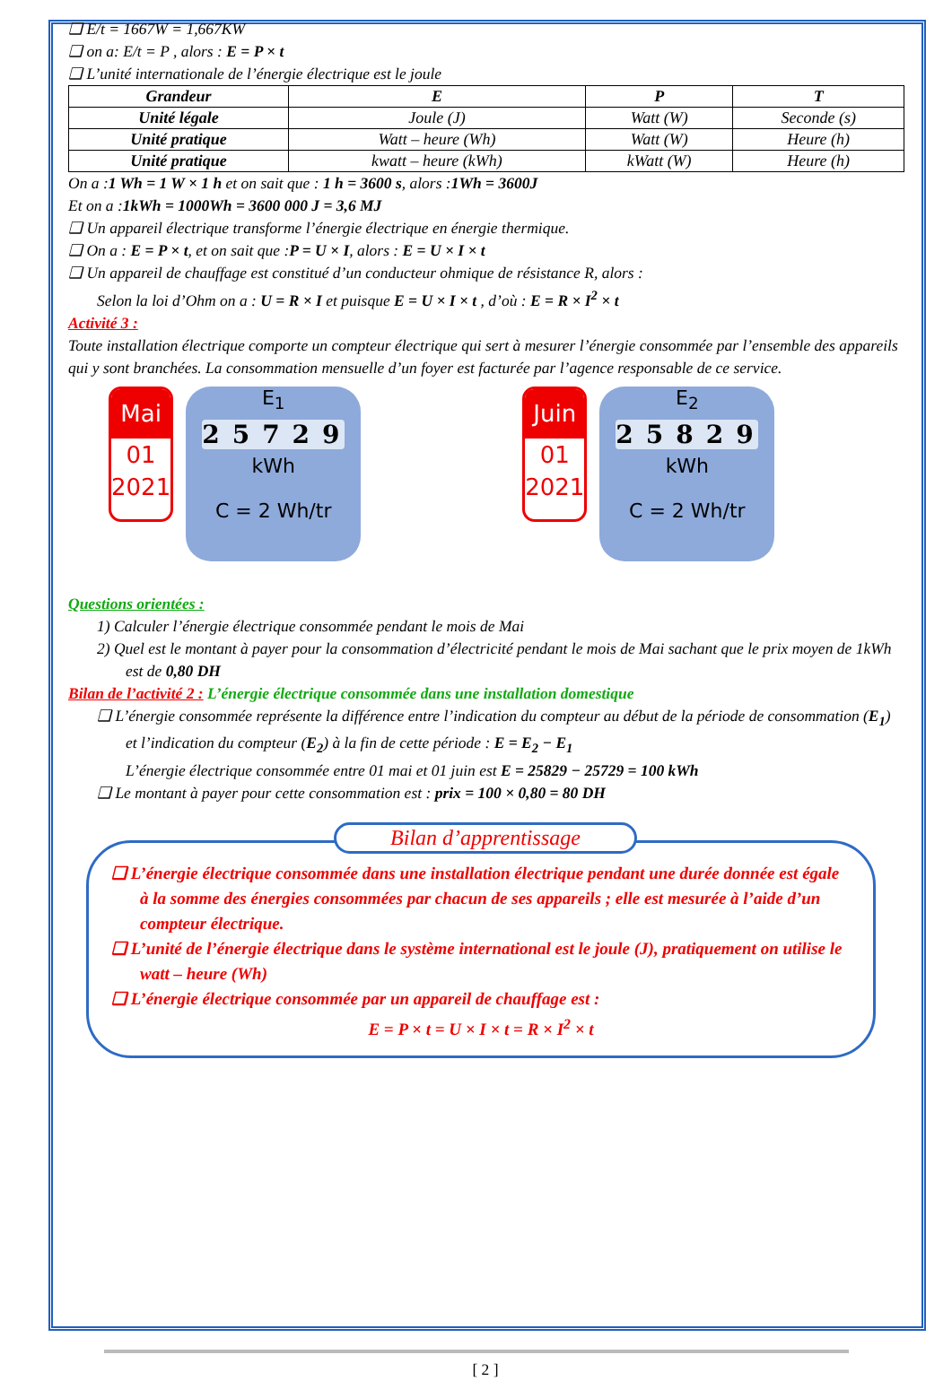❑ E/t = 1667W = 1,667KW
❑ on a: E/t = P , alors : E = P × t
❑ L’unité internationale de l’énergie électrique est le joule
| Grandeur | E | P | T |
| Unité légale | Joule (J) | Watt (W) | Seconde (s) |
| Unité pratique | Watt – heure (Wh) | Watt (W) | Heure (h) |
| Unité pratique | kwatt – heure (kWh) | kWatt (W) | Heure (h) |
On a :1 Wh = 1 W × 1 h et on sait que : 1 h = 3600 s, alors :1Wh = 3600J
Et on a :1kWh = 1000Wh = 3600 000 J = 3,6 MJ
❑ Un appareil électrique transforme l’énergie électrique en énergie thermique.
❑ On a : E = P × t, et on sait que :P = U × I, alors : E = U × I × t
❑ Un appareil de chauffage est constitué d’un conducteur ohmique de résistance R, alors :
Selon la loi d’Ohm on a : U = R × I et puisque E = U × I × t , d’où : E = R × I<sup>2</sup> × t
Activité 3 :
Toute installation électrique comporte un compteur électrique qui sert à mesurer l’énergie consommée par l’ensemble des appareils qui y sont branchées. La consommation mensuelle d’un foyer est facturée par l’agence responsable de ce service.
Mai
01
2021
E<sub>1</sub>
25729
kWh
C = 2 Wh/tr
Juin
01
2021
E<sub>2</sub>
25829
kWh
C = 2 Wh/tr
Questions orientées :
1) Calculer l’énergie électrique consommée pendant le mois de Mai
2) Quel est le montant à payer pour la consommation d’électricité pendant le mois de Mai sachant que le prix moyen de 1kWh est de 0,80 DH
Bilan de l’activité 2 : L’énergie électrique consommée dans une installation domestique
❑ L’énergie consommée représente la différence entre l’indication du compteur au début de la période de consommation (E<sub>1</sub>) et l’indication du compteur (E<sub>2</sub>) à la fin de cette période : E = E<sub>2</sub> − E<sub>1</sub>
L’énergie électrique consommée entre 01 mai et 01 juin est E = 25829 − 25729 = 100 kWh
❑ Le montant à payer pour cette consommation est : prix = 100 × 0,80 = 80 DH
Bilan d’apprentissage
❑ L’énergie électrique consommée dans une installation électrique pendant une durée donnée est égale à la somme des énergies consommées par chacun de ses appareils ; elle est mesurée à l’aide d’un compteur électrique.
❑ L’unité de l’énergie électrique dans le système international est le joule (J), pratiquement on utilise le watt – heure (Wh)
❑ L’énergie électrique consommée par un appareil de chauffage est :
E = P × t = U × I × t = R × I<sup>2</sup> × t
[ 2 ]